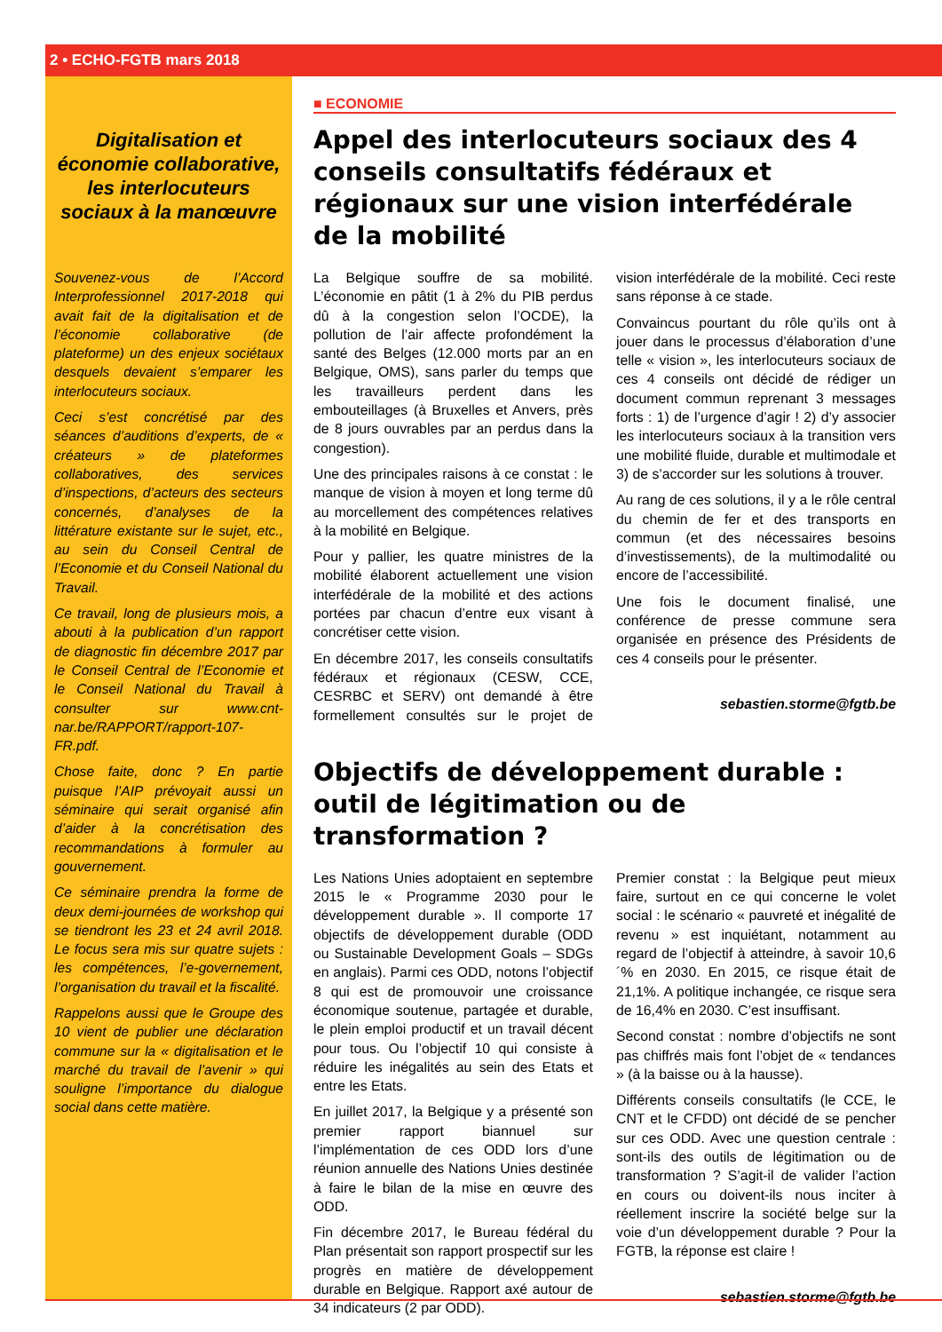2 • ECHO-FGTB mars 2018
Digitalisation et économie collaborative, les interlocuteurs sociaux à la manœuvre
Souvenez-vous de l’Accord Interprofessionnel 2017-2018 qui avait fait de la digitalisation et de l’économie collaborative (de plateforme) un des enjeux sociétaux desquels devaient s’emparer les interlocuteurs sociaux.
Ceci s’est concrétisé par des séances d’auditions d’experts, de « créateurs » de plateformes collaboratives, des services d’inspections, d’acteurs des secteurs concernés, d’analyses de la littérature existante sur le sujet, etc., au sein du Conseil Central de l’Economie et du Conseil National du Travail.
Ce travail, long de plusieurs mois, a abouti à la publication d’un rapport de diagnostic fin décembre 2017 par le Conseil Central de l’Economie et le Conseil National du Travail à consulter sur www.cnt-nar.be/RAPPORT/rapport-107-FR.pdf.
Chose faite, donc ? En partie puisque l’AIP prévoyait aussi un séminaire qui serait organisé afin d’aider à la concrétisation des recommandations à formuler au gouvernement.
Ce séminaire prendra la forme de deux demi-journées de workshop qui se tiendront les 23 et 24 avril 2018. Le focus sera mis sur quatre sujets : les compétences, l’e-governement, l’organisation du travail et la fiscalité.
Rappelons aussi que le Groupe des 10 vient de publier une déclaration commune sur la « digitalisation et le marché du travail de l’avenir » qui souligne l’importance du dialogue social dans cette matière.
■ ECONOMIE
Appel des interlocuteurs sociaux des 4 conseils consultatifs fédéraux et régionaux sur une vision interfédérale de la mobilité
La Belgique souffre de sa mobilité. L’économie en pâtit (1 à 2% du PIB perdus dû à la congestion selon l’OCDE), la pollution de l’air affecte profondément la santé des Belges (12.000 morts par an en Belgique, OMS), sans parler du temps que les travailleurs perdent dans les embouteillages (à Bruxelles et Anvers, près de 8 jours ouvrables par an perdus dans la congestion).
Une des principales raisons à ce constat : le manque de vision à moyen et long terme dû au morcellement des compétences relatives à la mobilité en Belgique.
Pour y pallier, les quatre ministres de la mobilité élaborent actuellement une vision interfédérale de la mobilité et des actions portées par chacun d’entre eux visant à concrétiser cette vision.
En décembre 2017, les conseils consultatifs fédéraux et régionaux (CESW, CCE, CESRBC et SERV) ont demandé à être formellement consultés sur le projet de vision interfédérale de la mobilité. Ceci reste sans réponse à ce stade.
Convaincus pourtant du rôle qu’ils ont à jouer dans le processus d’élaboration d’une telle « vision », les interlocuteurs sociaux de ces 4 conseils ont décidé de rédiger un document commun reprenant 3 messages forts : 1) de l’urgence d’agir ! 2) d’y associer les interlocuteurs sociaux à la transition vers une mobilité fluide, durable et multimodale et 3) de s’accorder sur les solutions à trouver.
Au rang de ces solutions, il y a le rôle central du chemin de fer et des transports en commun (et des nécessaires besoins d’investissements), de la multimodalité ou encore de l’accessibilité.
Une fois le document finalisé, une conférence de presse commune sera organisée en présence des Présidents de ces 4 conseils pour le présenter.
sebastien.storme@fgtb.be
Objectifs de développement durable : outil de légitimation ou de transformation ?
Les Nations Unies adoptaient en septembre 2015 le « Programme 2030 pour le développement durable ». Il comporte 17 objectifs de développement durable (ODD ou Sustainable Development Goals – SDGs en anglais). Parmi ces ODD, notons l’objectif 8 qui est de promouvoir une croissance économique soutenue, partagée et durable, le plein emploi productif et un travail décent pour tous. Ou l’objectif 10 qui consiste à réduire les inégalités au sein des Etats et entre les Etats.
En juillet 2017, la Belgique y a présenté son premier rapport biannuel sur l’implémentation de ces ODD lors d’une réunion annuelle des Nations Unies destinée à faire le bilan de la mise en œuvre des ODD.
Fin décembre 2017, le Bureau fédéral du Plan présentait son rapport prospectif sur les progrès en matière de développement durable en Belgique. Rapport axé autour de 34 indicateurs (2 par ODD).
Premier constat : la Belgique peut mieux faire, surtout en ce qui concerne le volet social : le scénario « pauvreté et inégalité de revenu » est inquiétant, notamment au regard de l’objectif à atteindre, à savoir 10,6´% en 2030. En 2015, ce risque était de 21,1%. A politique inchangée, ce risque sera de 16,4% en 2030. C’est insuffisant.
Second constat : nombre d’objectifs ne sont pas chiffrés mais font l’objet de « tendances » (à la baisse ou à la hausse).
Différents conseils consultatifs (le CCE, le CNT et le CFDD) ont décidé de se pencher sur ces ODD. Avec une question centrale : sont-ils des outils de légitimation ou de transformation ? S’agit-il de valider l’action en cours ou doivent-ils nous inciter à réellement inscrire la société belge sur la voie d’un développement durable ? Pour la FGTB, la réponse est claire !
sebastien.storme@fgtb.be